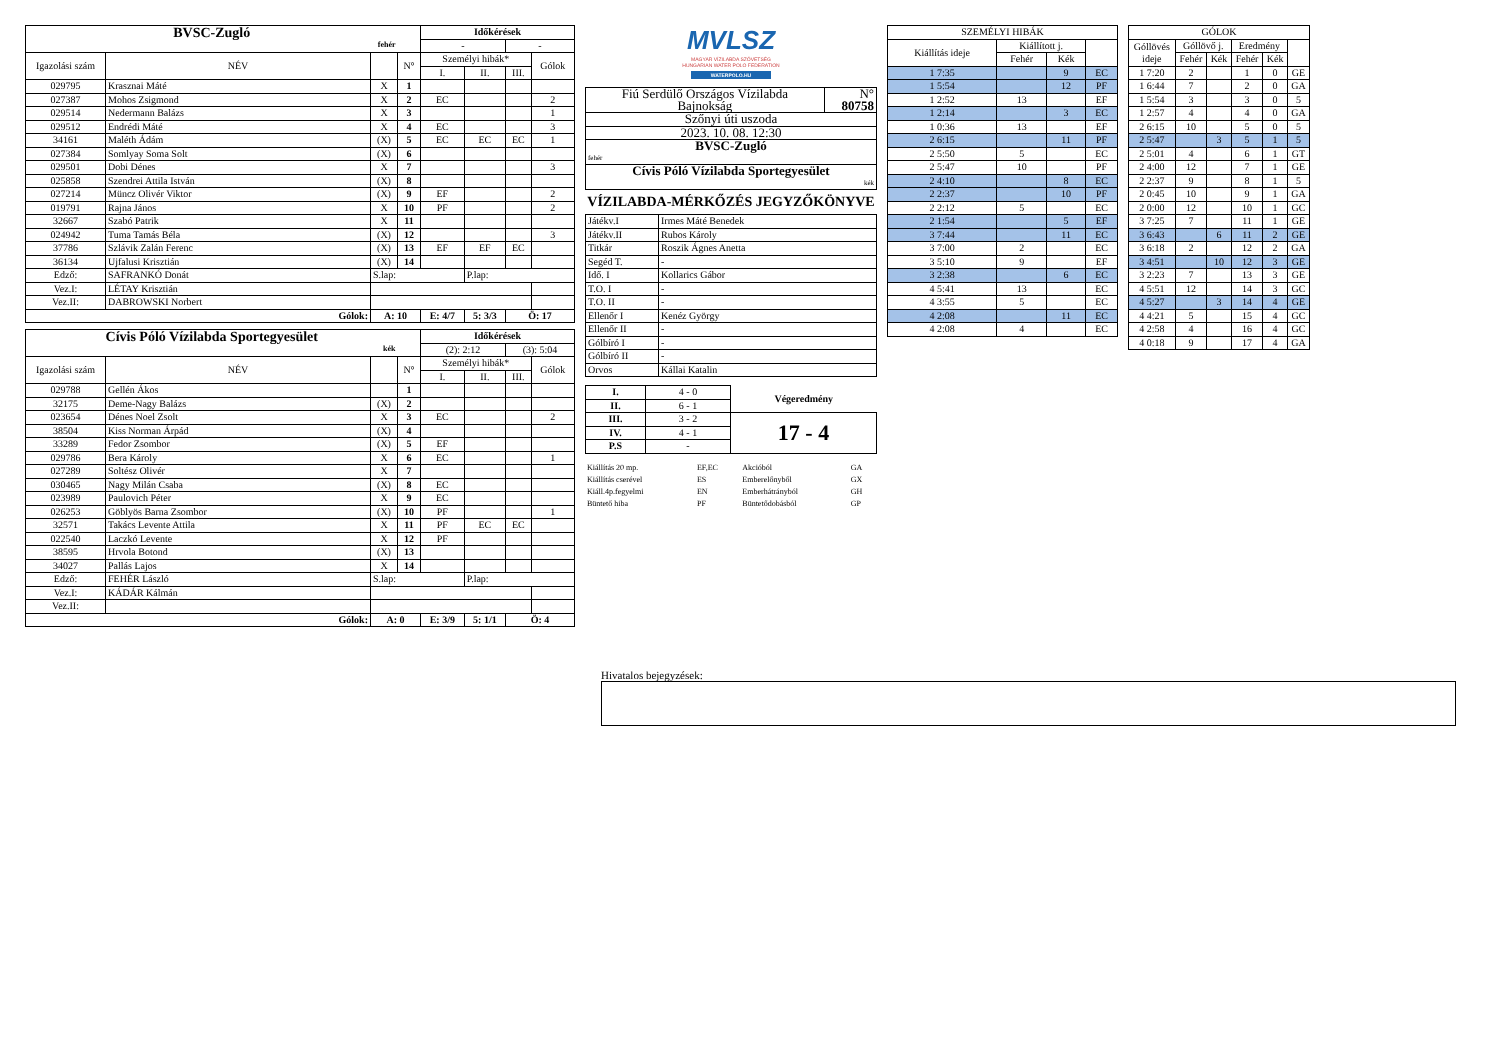| BVSC-Zugló fehér | | | | Időkérések | | | |
| | | | | - | | - | |
| Igazolási szám | NÉV | | N° | Személyi hibák* | | | Gólok |
| | | | | I. | II. | III. | |
| 029795 | Krasznai Máté | X | 1 | | | | |
| 027387 | Mohos Zsigmond | X | 2 | EC | | | 2 |
| 029514 | Nedermann Balázs | X | 3 | | | | 1 |
| 029512 | Endrédi Máté | X | 4 | EC | | | 3 |
| 34161 | Maléth Ádám | (X) | 5 | EC | EC | EC | 1 |
| 027384 | Somlyay Soma Solt | (X) | 6 | | | | |
| 029501 | Dobi Dénes | X | 7 | | | | 3 |
| 025858 | Szendrei Attila István | (X) | 8 | | | | |
| 027214 | Müncz Olivér Viktor | (X) | 9 | EF | | | 2 |
| 019791 | Rajna János | X | 10 | PF | | | 2 |
| 32667 | Szabó Patrik | X | 11 | | | | |
| 024942 | Tuma Tamás Béla | (X) | 12 | | | | 3 |
| 37786 | Szlávik Zalán Ferenc | (X) | 13 | EF | EF | EC | |
| 36134 | Ujfalusi Krisztián | (X) | 14 | | | | |
| Edző: | SAFRANKÓ Donát | S.lap: | | | P.lap: | | |
| Vez.I: | LÉTAY Krisztián | | | | | | |
| Vez.II: | DABROWSKI Norbert | | | | | | |
| Gólok: | | A: 10 | | E: 4/7 | 5: 3/3 | Ö: 17 | |
| Cívis Póló Vízilabda Sportegyesület kék | | | | Időkérések | | | |
| | | | | (2): 2:12 | | (3): 5:04 | |
| Igazolási szám | NÉV | | N° | Személyi hibák* | | | Gólok |
| | | | | I. | II. | III. | |
| 029788 | Gellén Ákos | | 1 | | | | |
| 32175 | Deme-Nagy Balázs | (X) | 2 | | | | |
| 023654 | Dénes Noel Zsolt | X | 3 | EC | | | 2 |
| 38504 | Kiss Norman Árpád | (X) | 4 | | | | |
| 33289 | Fedor Zsombor | (X) | 5 | EF | | | |
| 029786 | Bera Károly | X | 6 | EC | | | 1 |
| 027289 | Soltész Olivér | X | 7 | | | | |
| 030465 | Nagy Milán Csaba | (X) | 8 | EC | | | |
| 023989 | Paulovich Péter | X | 9 | EC | | | |
| 026253 | Göblyös Barna Zsombor | (X) | 10 | PF | | | 1 |
| 32571 | Takács Levente Attila | X | 11 | PF | EC | EC | |
| 022540 | Laczkó Levente | X | 12 | PF | | | |
| 38595 | Hrvola Botond | (X) | 13 | | | | |
| 34027 | Pallás Lajos | X | 14 | | | | |
| Edző: | FEHÉR László | S.lap: | | | P.lap: | | |
| Vez.I: | KÁDÁR Kálmán | | | | | | |
| Vez.II: | | | | | | | |
| Gólok: | | A: 0 | | E: 3/9 | 5: 1/1 | Ö: 4 | |
MVLSZ
MAGYAR VÍZILABDA SZÖVETSÉG
HUNGARIAN WATER POLO FEDERATION
WATERPOLO.HU
| Fiú Serdülő Országos Vízilabda Bajnokság | N° 80758 |
| Szőnyi úti uszoda | |
| 2023. 10. 08. 12:30 | |
| BVSC-Zugló fehér | |
| Cívis Póló Vízilabda Sportegyesület kék | |
VÍZILABDA-MÉRKŐZÉS JEGYZŐKÖNYVE
| Játékv.I | Irmes Máté Benedek |
| Játékv.II | Rubos Károly |
| Titkár | Roszik Ágnes Anetta |
| Segéd T. | - |
| Idő. I | Kollarics Gábor |
| T.O. I | - |
| T.O. II | - |
| Ellenőr I | Kenéz György |
| Ellenőr II | - |
| Gólbíró I | - |
| Gólbíró II | - |
| Orvos | Kállai Katalin |
| I. | 4 - 0 | Végeredmény |
| II. | 6 - 1 | |
| III. | 3 - 2 | 17 - 4 |
| IV. | 4 - 1 | |
| P.S | - | |
| Kiállítás 20 mp. | EF,EC | Akcióból | GA |
| Kiállítás cserével | ES | Emberelőnyből | GX |
| Kiáll.4p.fegyelmi | EN | Emberhátrányból | GH |
| Büntető hiba | PF | Büntetődobásból | GP |
| SZEMÉLYI HIBÁK | | | |
| Kiállítás ideje | Kiállított j. | | |
| | Fehér | Kék | |
| 1 7:35 | | 9 | EC |
| 1 5:54 | | 12 | PF |
| 1 2:52 | 13 | | EF |
| 1 2:14 | | 3 | EC |
| 1 0:36 | 13 | | EF |
| 2 6:15 | | 11 | PF |
| 2 5:50 | 5 | | EC |
| 2 5:47 | 10 | | PF |
| 2 4:10 | | 8 | EC |
| 2 2:37 | | 10 | PF |
| 2 2:12 | 5 | | EC |
| 2 1:54 | | 5 | EF |
| 3 7:44 | | 11 | EC |
| 3 7:00 | 2 | | EC |
| 3 5:10 | 9 | | EF |
| 3 2:38 | | 6 | EC |
| 4 5:41 | 13 | | EC |
| 4 3:55 | 5 | | EC |
| 4 2:08 | | 11 | EC |
| 4 2:08 | 4 | | EC |
| GÓLOK | | | | | |
| Góllövés ideje | Góllövő j. | | Eredmény | | |
| | Fehér | Kék | Fehér | Kék | |
| 1 7:20 | 2 | | 1 | 0 | GE |
| 1 6:44 | 7 | | 2 | 0 | GA |
| 1 5:54 | 3 | | 3 | 0 | 5 |
| 1 2:57 | 4 | | 4 | 0 | GA |
| 2 6:15 | 10 | | 5 | 0 | 5 |
| 2 5:47 | | 3 | 5 | 1 | 5 |
| 2 5:01 | 4 | | 6 | 1 | GT |
| 2 4:00 | 12 | | 7 | 1 | GE |
| 2 2:37 | 9 | | 8 | 1 | 5 |
| 2 0:45 | 10 | | 9 | 1 | GA |
| 2 0:00 | 12 | | 10 | 1 | GC |
| 3 7:25 | 7 | | 11 | 1 | GE |
| 3 6:43 | | 6 | 11 | 2 | GE |
| 3 6:18 | 2 | | 12 | 2 | GA |
| 3 4:51 | | 10 | 12 | 3 | GE |
| 3 2:23 | 7 | | 13 | 3 | GE |
| 4 5:51 | 12 | | 14 | 3 | GC |
| 4 5:27 | | 3 | 14 | 4 | GE |
| 4 4:21 | 5 | | 15 | 4 | GC |
| 4 2:58 | 4 | | 16 | 4 | GC |
| 4 0:18 | 9 | | 17 | 4 | GA |
Hivatalos bejegyzések: